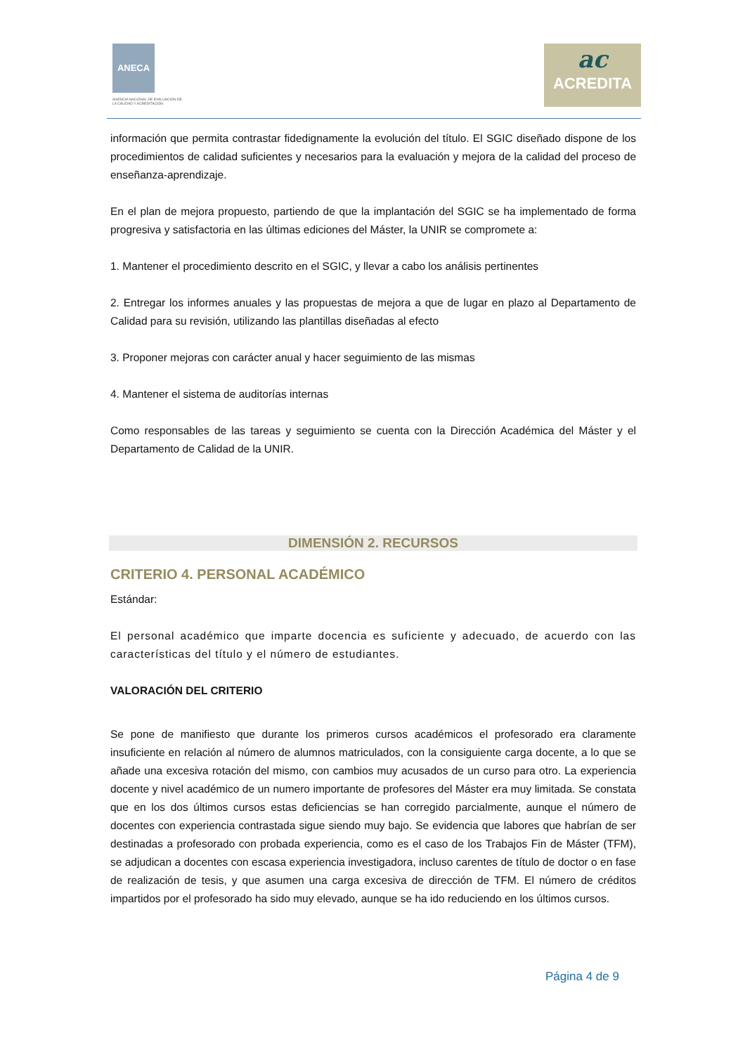ANECA
AGENCIA NACIONAL DE EVALUACIÓN DE LA CALIDAD Y ACREDITACIÓN
ac
ACREDITA
información que permita contrastar fidedignamente la evolución del título. El SGIC diseñado dispone de los procedimientos de calidad suficientes y necesarios para la evaluación y mejora de la calidad del proceso de enseñanza-aprendizaje.
En el plan de mejora propuesto, partiendo de que la implantación del SGIC se ha implementado de forma progresiva y satisfactoria en las últimas ediciones del Máster, la UNIR se compromete a:
1. Mantener el procedimiento descrito en el SGIC, y llevar a cabo los análisis pertinentes
2. Entregar los informes anuales y las propuestas de mejora a que de lugar en plazo al Departamento de Calidad para su revisión, utilizando las plantillas diseñadas al efecto
3. Proponer mejoras con carácter anual y hacer seguimiento de las mismas
4. Mantener el sistema de auditorías internas
Como responsables de las tareas y seguimiento se cuenta con la Dirección Académica del Máster y el Departamento de Calidad de la UNIR.
DIMENSIÓN 2. RECURSOS
CRITERIO 4. PERSONAL ACADÉMICO
Estándar:
El personal académico que imparte docencia es suficiente y adecuado, de acuerdo con las características del título y el número de estudiantes.
VALORACIÓN DEL CRITERIO
Se pone de manifiesto que durante los primeros cursos académicos el profesorado era claramente insuficiente en relación al número de alumnos matriculados, con la consiguiente carga docente, a lo que se añade una excesiva rotación del mismo, con cambios muy acusados de un curso para otro. La experiencia docente y nivel académico de un numero importante de profesores del Máster era muy limitada. Se constata que en los dos últimos cursos estas deficiencias se han corregido parcialmente, aunque el número de docentes con experiencia contrastada sigue siendo muy bajo. Se evidencia que labores que habrían de ser destinadas a profesorado con probada experiencia, como es el caso de los Trabajos Fin de Máster (TFM), se adjudican a docentes con escasa experiencia investigadora, incluso carentes de título de doctor o en fase de realización de tesis, y que asumen una carga excesiva de dirección de TFM. El número de créditos impartidos por el profesorado ha sido muy elevado, aunque se ha ido reduciendo en los últimos cursos.
Página 4 de 9